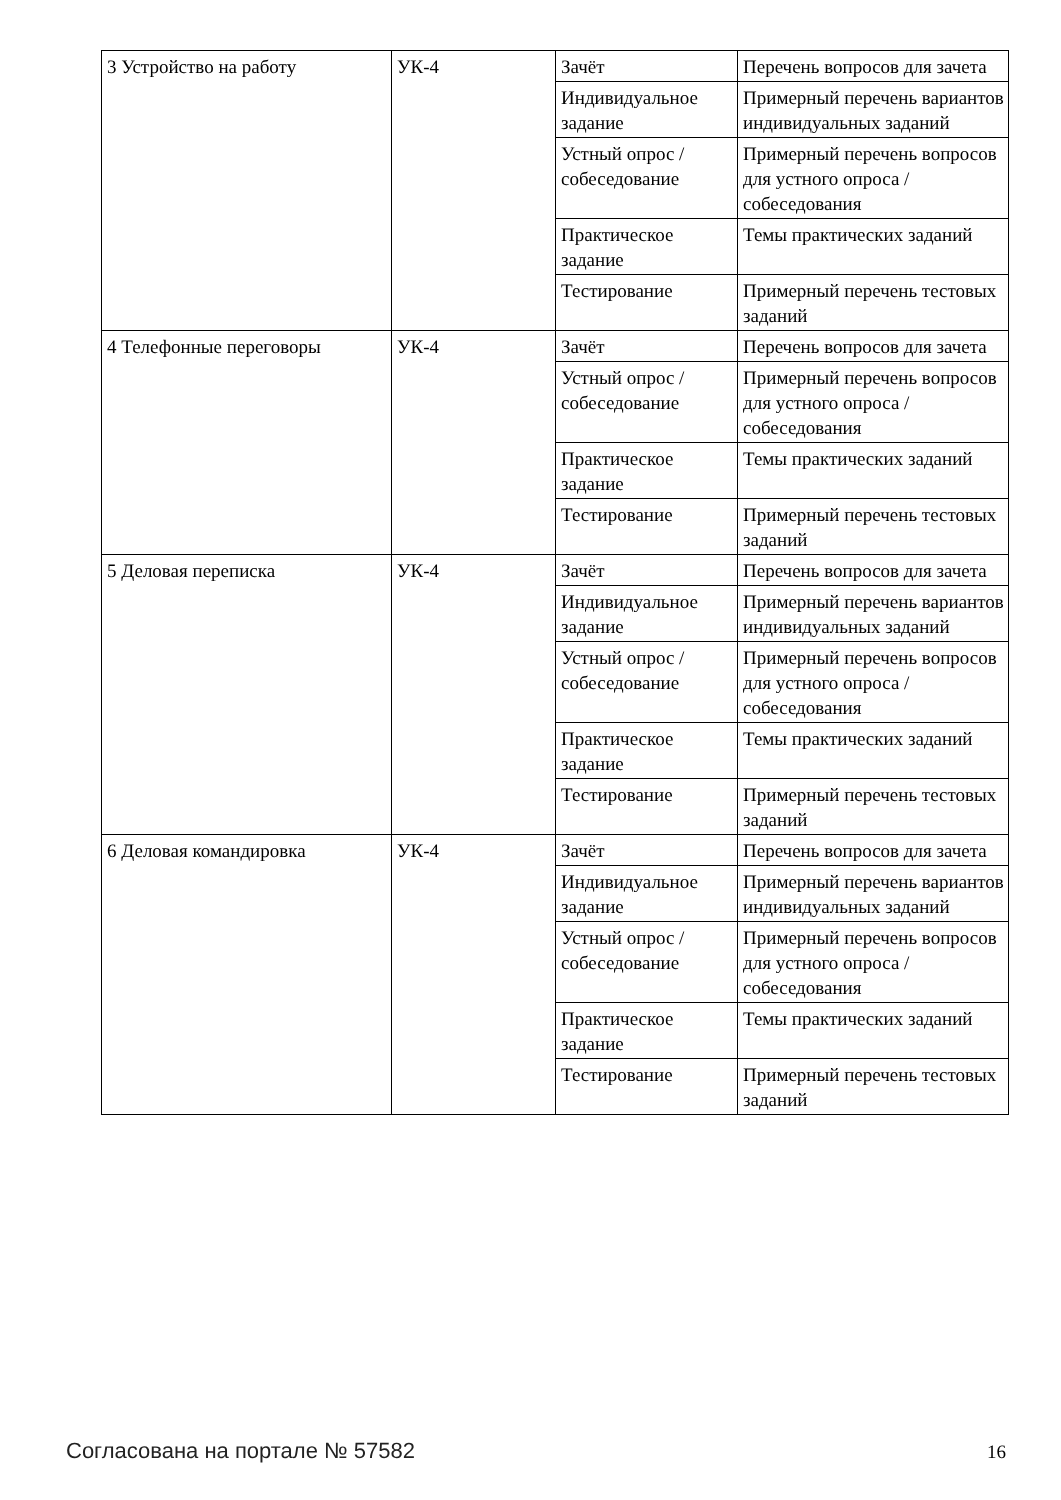| 3 Устройство на работу | УК-4 | Зачёт | Перечень вопросов для зачета |
| | | Индивидуальное задание | Примерный перечень вариантов индивидуальных заданий |
| | | Устный опрос / собеседование | Примерный перечень вопросов для устного опроса / собеседования |
| | | Практическое задание | Темы практических заданий |
| | | Тестирование | Примерный перечень тестовых заданий |
| 4 Телефонные переговоры | УК-4 | Зачёт | Перечень вопросов для зачета |
| | | Устный опрос / собеседование | Примерный перечень вопросов для устного опроса / собеседования |
| | | Практическое задание | Темы практических заданий |
| | | Тестирование | Примерный перечень тестовых заданий |
| 5 Деловая переписка | УК-4 | Зачёт | Перечень вопросов для зачета |
| | | Индивидуальное задание | Примерный перечень вариантов индивидуальных заданий |
| | | Устный опрос / собеседование | Примерный перечень вопросов для устного опроса / собеседования |
| | | Практическое задание | Темы практических заданий |
| | | Тестирование | Примерный перечень тестовых заданий |
| 6 Деловая командировка | УК-4 | Зачёт | Перечень вопросов для зачета |
| | | Индивидуальное задание | Примерный перечень вариантов индивидуальных заданий |
| | | Устный опрос / собеседование | Примерный перечень вопросов для устного опроса / собеседования |
| | | Практическое задание | Темы практических заданий |
| | | Тестирование | Примерный перечень тестовых заданий |
Согласована на портале № 57582 16